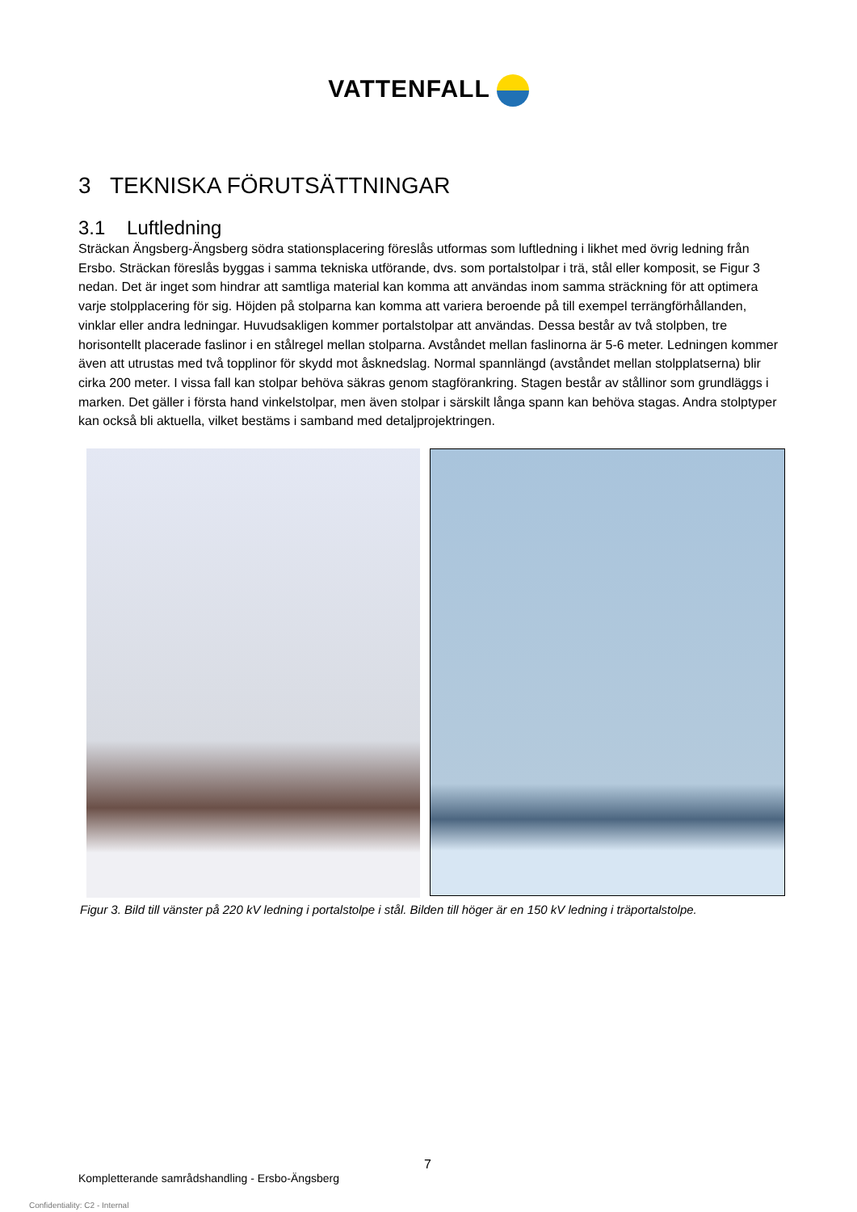VATTENFALL
3 TEKNISKA FÖRUTSÄTTNINGAR
3.1 Luftledning
Sträckan Ängsberg-Ängsberg södra stationsplacering föreslås utformas som luftledning i likhet med övrig ledning från Ersbo. Sträckan föreslås byggas i samma tekniska utförande, dvs. som portalstolpar i trä, stål eller komposit, se Figur 3 nedan. Det är inget som hindrar att samtliga material kan komma att användas inom samma sträckning för att optimera varje stolpplacering för sig. Höjden på stolparna kan komma att variera beroende på till exempel terrängförhållanden, vinklar eller andra ledningar. Huvudsakligen kommer portalstolpar att användas. Dessa består av två stolpben, tre horisontellt placerade faslinor i en stålregel mellan stolparna. Avståndet mellan faslinorna är 5-6 meter. Ledningen kommer även att utrustas med två topplinor för skydd mot åsknedslag. Normal spannlängd (avståndet mellan stolpplatserna) blir cirka 200 meter. I vissa fall kan stolpar behöva säkras genom stagförankring. Stagen består av stållinor som grundläggs i marken. Det gäller i första hand vinkelstolpar, men även stolpar i särskilt långa spann kan behöva stagas. Andra stolptyper kan också bli aktuella, vilket bestäms i samband med detaljprojektringen.
Figur 3. Bild till vänster på 220 kV ledning i portalstolpe i stål. Bilden till höger är en 150 kV ledning i träportalstolpe.
7
Kompletterande samrådshandling - Ersbo-Ängsberg
Confidentiality: C2 - Internal